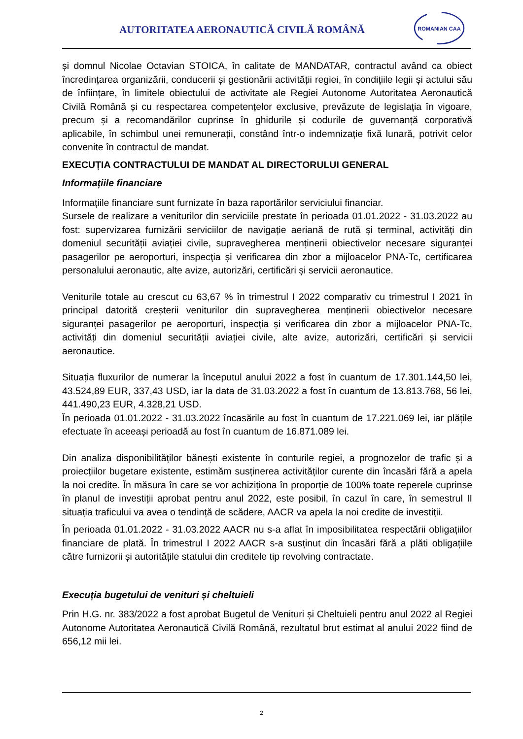AUTORITATEA AERONAUTICĂ CIVILĂ ROMÂNĂ
ROMANIAN CAA
și domnul Nicolae Octavian STOICA, în calitate de MANDATAR, contractul având ca obiect încredințarea organizării, conducerii și gestionării activității regiei, în condițiile legii și actului său de înființare, în limitele obiectului de activitate ale Regiei Autonome Autoritatea Aeronautică Civilă Română și cu respectarea competențelor exclusive, prevăzute de legislația în vigoare, precum și a recomandărilor cuprinse în ghidurile și codurile de guvernanță corporativă aplicabile, în schimbul unei remunerații, constând într-o indemnizație fixă lunară, potrivit celor convenite în contractul de mandat.
EXECUȚIA CONTRACTULUI DE MANDAT AL DIRECTORULUI GENERAL
Informațiile financiare
Informațiile financiare sunt furnizate în baza raportărilor serviciului financiar.
Sursele de realizare a veniturilor din serviciile prestate în perioada 01.01.2022 - 31.03.2022 au fost: supervizarea furnizării serviciilor de navigație aeriană de rută și terminal, activități din domeniul securității aviației civile, supravegherea menținerii obiectivelor necesare siguranței pasagerilor pe aeroporturi, inspecţia și verificarea din zbor a mijloacelor PNA-Tc, certificarea personalului aeronautic, alte avize, autorizări, certificări și servicii aeronautice.
Veniturile totale au crescut cu 63,67 % în trimestrul I 2022 comparativ cu trimestrul I 2021 în principal datorită creșterii veniturilor din supravegherea menținerii obiectivelor necesare siguranței pasagerilor pe aeroporturi, inspecţia și verificarea din zbor a mijloacelor PNA-Tc, activități din domeniul securității aviației civile, alte avize, autorizări, certificări și servicii aeronautice.
Situația fluxurilor de numerar la începutul anului 2022 a fost în cuantum de 17.301.144,50 lei, 43.524,89 EUR, 337,43 USD, iar la data de 31.03.2022 a fost în cuantum de 13.813.768, 56 lei, 441.490,23 EUR, 4.328,21 USD.
În perioada 01.01.2022 - 31.03.2022 încasările au fost în cuantum de 17.221.069 lei, iar plățile efectuate în aceeași perioadă au fost în cuantum de 16.871.089 lei.
Din analiza disponibilităților bănești existente în conturile regiei, a prognozelor de trafic și a proiecțiilor bugetare existente, estimăm susținerea activităților curente din încasări fără a apela la noi credite. În măsura în care se vor achiziționa în proporție de 100% toate reperele cuprinse în planul de investiții aprobat pentru anul 2022, este posibil, în cazul în care, în semestrul II situația traficului va avea o tendință de scădere, AACR va apela la noi credite de investiții.
În perioada 01.01.2022 - 31.03.2022 AACR nu s-a aflat în imposibilitatea respectării obligațiilor financiare de plată. În trimestrul I 2022 AACR s-a susținut din încasări fără a plăti obligațiile către furnizorii și autoritățile statului din creditele tip revolving contractate.
Execuția bugetului de venituri și cheltuieli
Prin H.G. nr. 383/2022 a fost aprobat Bugetul de Venituri și Cheltuieli pentru anul 2022 al Regiei Autonome Autoritatea Aeronautică Civilă Română, rezultatul brut estimat al anului 2022 fiind de 656,12 mii lei.
2